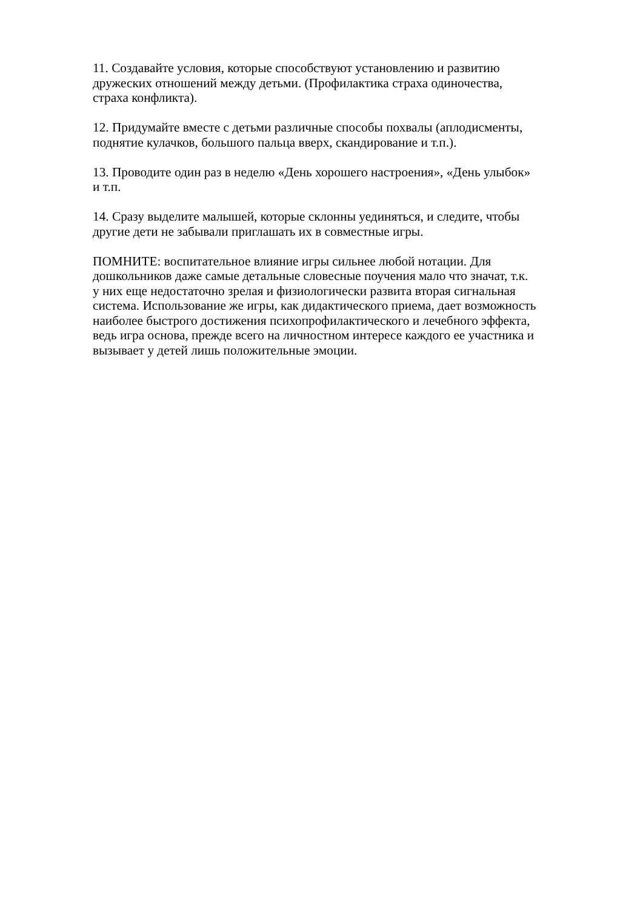11. Создавайте условия, которые способствуют установлению и развитию
дружеских отношений между детьми. (Профилактика страха одиночества,
страха конфликта).
12. Придумайте вместе с детьми различные способы похвалы (аплодисменты,
поднятие кулачков, большого пальца вверх, скандирование и т.п.).
13. Проводите один раз в неделю «День хорошего настроения», «День улыбок»
и т.п.
14. Сразу выделите малышей, которые склонны уединяться, и следите, чтобы
другие дети не забывали приглашать их в совместные игры.
ПОМНИТЕ: воспитательное влияние игры сильнее любой нотации. Для
дошкольников даже самые детальные словесные поучения мало что значат, т.к.
у них еще недостаточно зрелая и физиологически развита вторая сигнальная
система. Использование же игры, как дидактического приема, дает возможность
наиболее быстрого достижения психопрофилактического и лечебного эффекта,
ведь игра основа, прежде всего на личностном интересе каждого ее участника и
вызывает у детей лишь положительные эмоции.